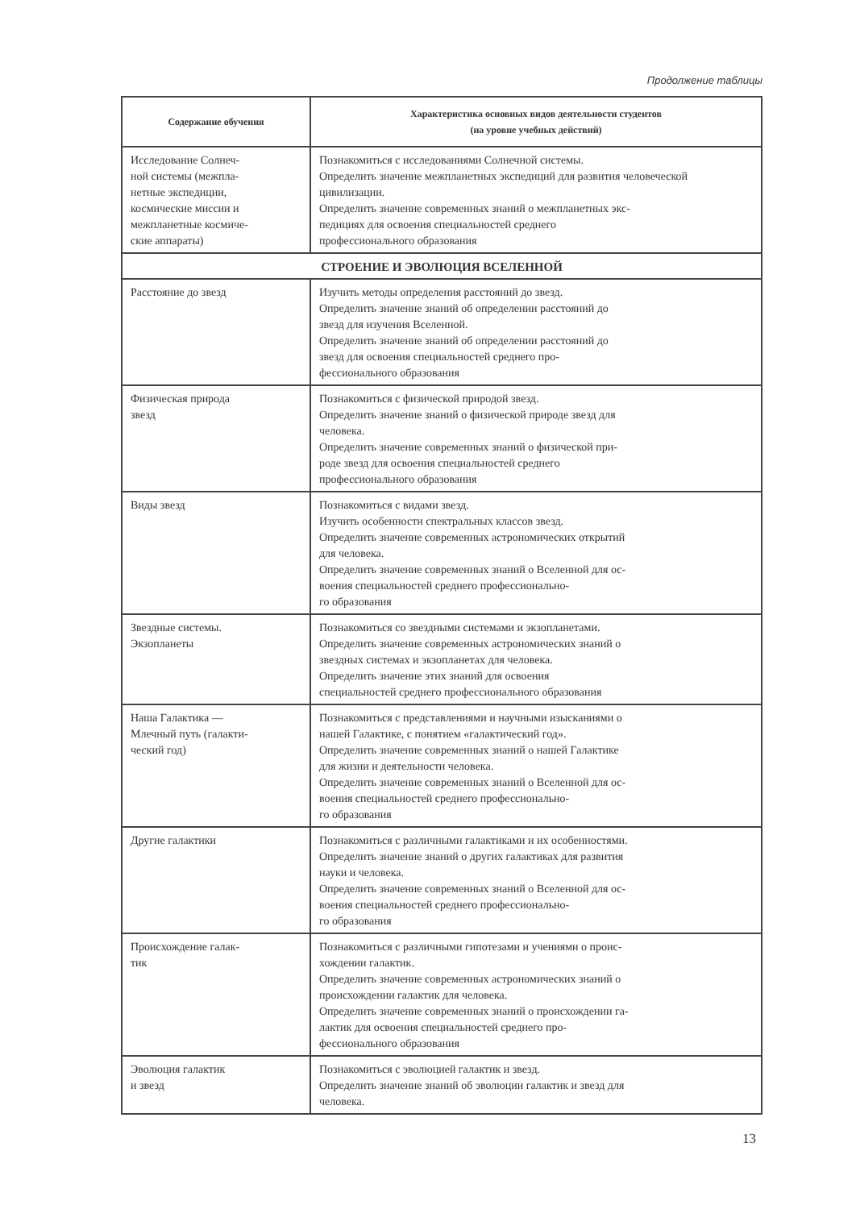Продолжение таблицы
| Содержание обучения | Характеристика основных видов деятельности студентов (на уровне учебных действий) |
| --- | --- |
| Исследование Солнеч- ной системы (межпла- нетные экспедиции, космические миссии и межпланетные космиче- ские аппараты) | Познакомиться с исследованиями Солнечной системы. Определить значение межпланетных экспедиций для развития человеческой цивилизации. Определить значение современных знаний о межпланетных экс- педициях для освоения специальностей среднего профессионального образования |
| СТРОЕНИЕ И ЭВОЛЮЦИЯ ВСЕЛЕННОЙ | |
| Расстояние до звезд | Изучить методы определения расстояний до звезд. Определить значение знаний об определении расстояний до звезд для изучения Вселенной. Определить значение знаний об определении расстояний до звезд для освоения специальностей среднего про- фессионального образования |
| Физическая природа звезд | Познакомиться с физической природой звезд. Определить значение знаний о физической природе звезд для человека. Определить значение современных знаний о физической при- роде звезд для освоения специальностей среднего профессионального образования |
| Виды звезд | Познакомиться с видами звезд. Изучить особенности спектральных классов звезд. Определить значение современных астрономических открытий для человека. Определить значение современных знаний о Вселенной для ос- воения специальностей среднего профессионально- го образования |
| Звездные системы. Экзопланеты | Познакомиться со звездными системами и экзопланетами. Определить значение современных астрономических знаний о звездных системах и экзопланетах для человека. Определить значение этих знаний для освоения специальностей среднего профессионального образования |
| Наша Галактика — Млечный путь (галакти- ческий год) | Познакомиться с представлениями и научными изысканиями о нашей Галактике, с понятием «галактический год». Определить значение современных знаний о нашей Галактике для жизни и деятельности человека. Определить значение современных знаний о Вселенной для ос- воения специальностей среднего профессионально- го образования |
| Другие галактики | Познакомиться с различными галактиками и их особенностями. Определить значение знаний о других галактиках для развития науки и человека. Определить значение современных знаний о Вселенной для ос- воения специальностей среднего профессионально- го образования |
| Происхождение галак- тик | Познакомиться с различными гипотезами и учениями о проис- хождении галактик. Определить значение современных астрономических знаний о происхождении галактик для человека. Определить значение современных знаний о происхождении га- лактик для освоения специальностей среднего про- фессионального образования |
| Эволюция галактик и звезд | Познакомиться с эволюцией галактик и звезд. Определить значение знаний об эволюции галактик и звезд для человека. |
13